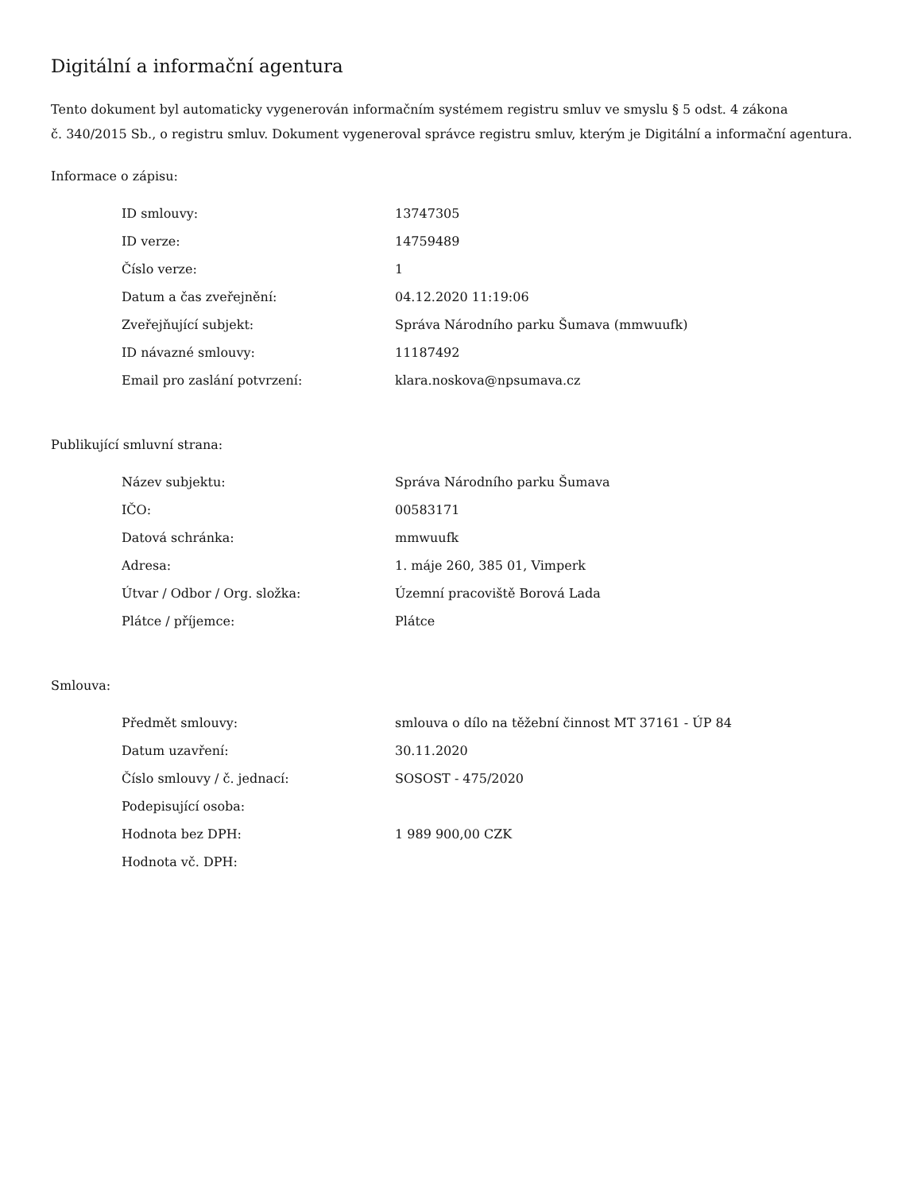Digitální a informační agentura
Tento dokument byl automaticky vygenerován informačním systémem registru smluv ve smyslu § 5 odst. 4 zákona
č. 340/2015 Sb., o registru smluv. Dokument vygeneroval správce registru smluv, kterým je Digitální a informační agentura.
Informace o zápisu:
| ID smlouvy: | 13747305 |
| ID verze: | 14759489 |
| Číslo verze: | 1 |
| Datum a čas zveřejnění: | 04.12.2020 11:19:06 |
| Zveřejňující subjekt: | Správa Národního parku Šumava (mmwuufk) |
| ID návazné smlouvy: | 11187492 |
| Email pro zaslání potvrzení: | klara.noskova@npsumava.cz |
Publikující smluvní strana:
| Název subjektu: | Správa Národního parku Šumava |
| IČO: | 00583171 |
| Datová schránka: | mmwuufk |
| Adresa: | 1. máje 260, 385 01, Vimperk |
| Útvar / Odbor / Org. složka: | Územní pracoviště Borová Lada |
| Plátce / příjemce: | Plátce |
Smlouva:
| Předmět smlouvy: | smlouva o dílo na těžební činnost MT 37161 - ÚP 84 |
| Datum uzavření: | 30.11.2020 |
| Číslo smlouvy / č. jednací: | SOSOST - 475/2020 |
| Podepisující osoba: | |
| Hodnota bez DPH: | 1 989 900,00 CZK |
| Hodnota vč. DPH: | |